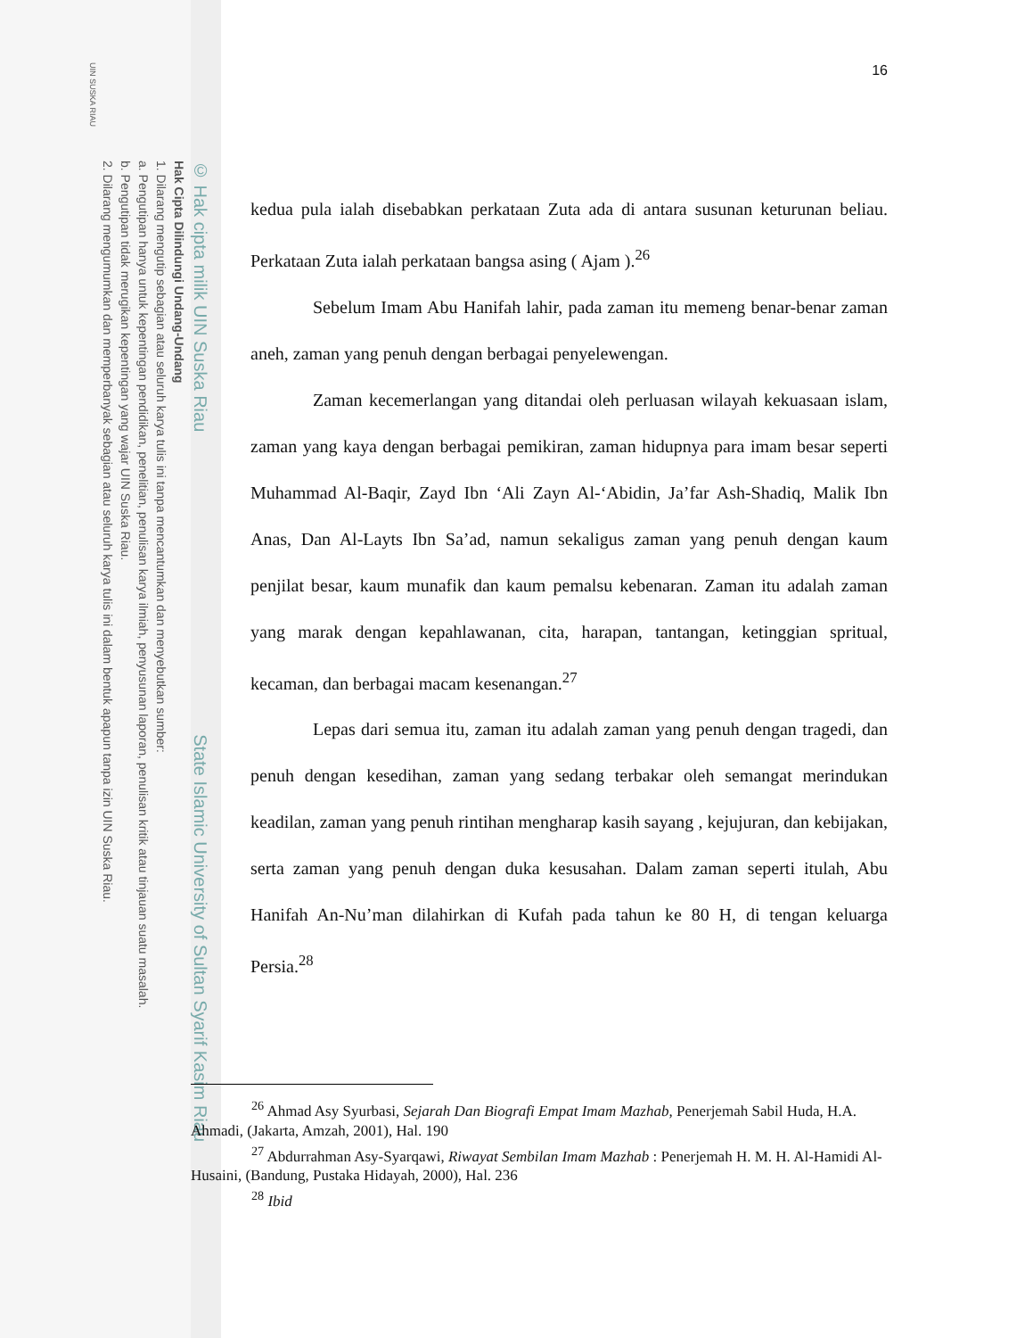© Hak cipta milik UIN Suska Riau State Islamic University of Sultan Syarif Kasim Riau
Hak Cipta Dilindungi Undang-Undang
1. Dilarang mengutip sebagian atau seluruh karya tulis ini tanpa mencantumkan dan menyebutkan sumber:
a. Pengutipan hanya untuk kepentingan pendidikan, penelitian, penulisan karya ilmiah, penyusunan laporan, penulisan kritik atau tinjauan suatu masalah.
b. Pengutipan tidak merugikan kepentingan yang wajar UIN Suska Riau.
2. Dilarang mengumumkan dan memperbanyak sebagian atau seluruh karya tulis ini dalam bentuk apapun tanpa izin UIN Suska Riau.
UIN SUSKA RIAU
16
kedua pula ialah disebabkan perkataan Zuta ada di antara susunan keturunan beliau. Perkataan Zuta ialah perkataan bangsa asing ( Ajam ).<sup>26</sup>
Sebelum Imam Abu Hanifah lahir, pada zaman itu memeng benar-benar zaman aneh, zaman yang penuh dengan berbagai penyelewengan.
Zaman kecemerlangan yang ditandai oleh perluasan wilayah kekuasaan islam, zaman yang kaya dengan berbagai pemikiran, zaman hidupnya para imam besar seperti Muhammad Al-Baqir, Zayd Ibn ‘Ali Zayn Al-‘Abidin, Ja’far Ash-Shadiq, Malik Ibn Anas, Dan Al-Layts Ibn Sa’ad, namun sekaligus zaman yang penuh dengan kaum penjilat besar, kaum munafik dan kaum pemalsu kebenaran. Zaman itu adalah zaman yang marak dengan kepahlawanan, cita, harapan, tantangan, ketinggian spritual, kecaman, dan berbagai macam kesenangan.<sup>27</sup>
Lepas dari semua itu, zaman itu adalah zaman yang penuh dengan tragedi, dan penuh dengan kesedihan, zaman yang sedang terbakar oleh semangat merindukan keadilan, zaman yang penuh rintihan mengharap kasih sayang , kejujuran, dan kebijakan, serta zaman yang penuh dengan duka kesusahan. Dalam zaman seperti itulah, Abu Hanifah An-Nu’man dilahirkan di Kufah pada tahun ke 80 H, di tengan keluarga Persia.<sup>28</sup>
<sup>26</sup> Ahmad Asy Syurbasi, Sejarah Dan Biografi Empat Imam Mazhab, Penerjemah Sabil Huda, H.A. Ahmadi, (Jakarta, Amzah, 2001), Hal. 190
<sup>27</sup> Abdurrahman Asy-Syarqawi, Riwayat Sembilan Imam Mazhab : Penerjemah H. M. H. Al-Hamidi Al-Husaini, (Bandung, Pustaka Hidayah, 2000), Hal. 236
<sup>28</sup> Ibid